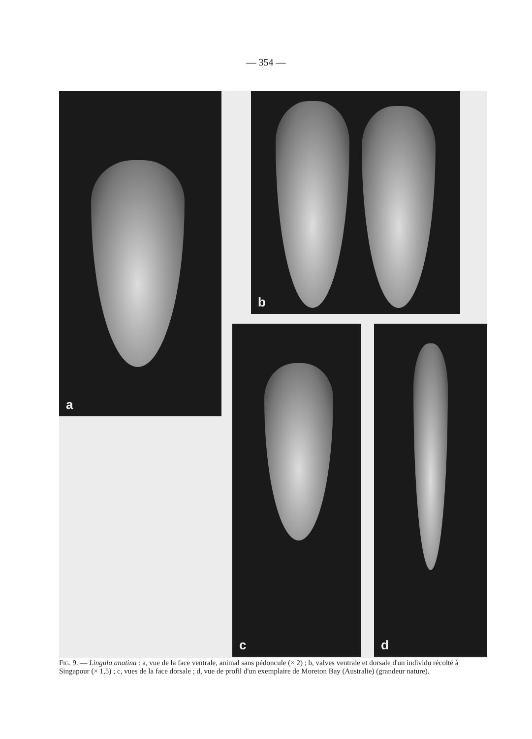— 354 —
a b
c d
Fig. 9. — Lingula anatina : a, vue de la face ventrale, animal sans pédoncule (× 2) ; b, valves ventrale et dorsale d'un individu récolté à Singapour (× 1,5) ; c, vues de la face dorsale ; d, vue de profil d'un exemplaire de Moreton Bay (Australie) (grandeur nature).